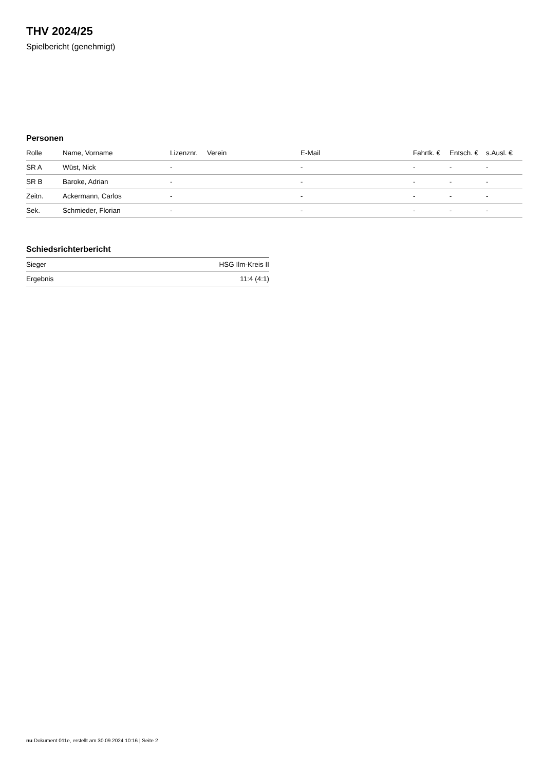THV 2024/25
Spielbericht (genehmigt)
Personen
| Rolle | Name, Vorname | Lizenznr. | Verein | E-Mail | Fahrtk. € | Entsch. € | s.Ausl. € |
| --- | --- | --- | --- | --- | --- | --- | --- |
| SR A | Wüst, Nick | - | | - | - | - | - |
| SR B | Baroke, Adrian | - | | - | - | - | - |
| Zeitn. | Ackermann, Carlos | - | | - | - | - | - |
| Sek. | Schmieder, Florian | - | | - | - | - | - |
Schiedsrichterbericht
| Sieger | HSG Ilm-Kreis II |
| Ergebnis | 11:4 (4:1) |
nu.Dokument 011e, erstellt am 30.09.2024 10:16 | Seite 2